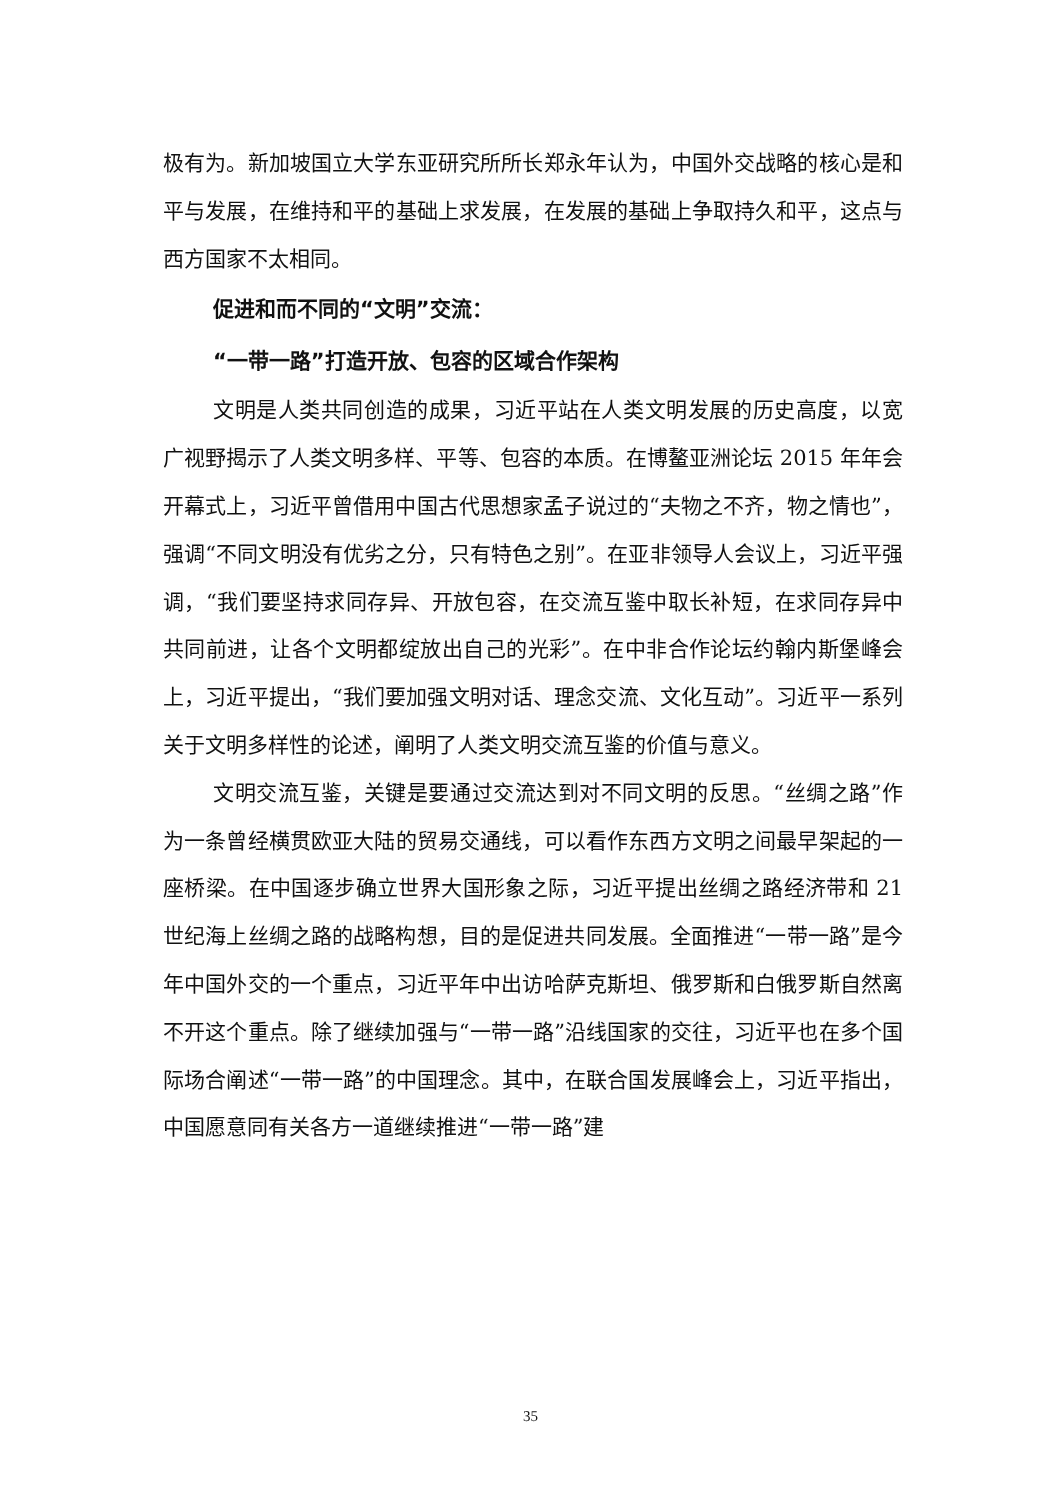极有为。新加坡国立大学东亚研究所所长郑永年认为，中国外交战略的核心是和平与发展，在维持和平的基础上求发展，在发展的基础上争取持久和平，这点与西方国家不太相同。
促进和而不同的“文明”交流：
“一带一路”打造开放、包容的区域合作架构
文明是人类共同创造的成果，习近平站在人类文明发展的历史高度，以宽广视野揭示了人类文明多样、平等、包容的本质。在博鳌亚洲论坛 2015 年年会开幕式上，习近平曾借用中国古代思想家孟子说过的“夫物之不齐，物之情也”，强调“不同文明没有优劣之分，只有特色之别”。在亚非领导人会议上，习近平强调，“我们要坚持求同存异、开放包容，在交流互鉴中取长补短，在求同存异中共同前进，让各个文明都绽放出自己的光彩”。在中非合作论坛约翰内斯堡峰会上，习近平提出，“我们要加强文明对话、理念交流、文化互动”。习近平一系列关于文明多样性的论述，阐明了人类文明交流互鉴的价值与意义。
文明交流互鉴，关键是要通过交流达到对不同文明的反思。“丝绸之路”作为一条曾经横贯欧亚大陆的贸易交通线，可以看作东西方文明之间最早架起的一座桥梁。在中国逐步确立世界大国形象之际，习近平提出丝绸之路经济带和 21 世纪海上丝绸之路的战略构想，目的是促进共同发展。全面推进“一带一路”是今年中国外交的一个重点，习近平年中出访哈萨克斯坦、俄罗斯和白俄罗斯自然离不开这个重点。除了继续加强与“一带一路”沿线国家的交往，习近平也在多个国际场合阐述“一带一路”的中国理念。其中，在联合国发展峰会上，习近平指出，中国愿意同有关各方一道继续推进“一带一路”建
35